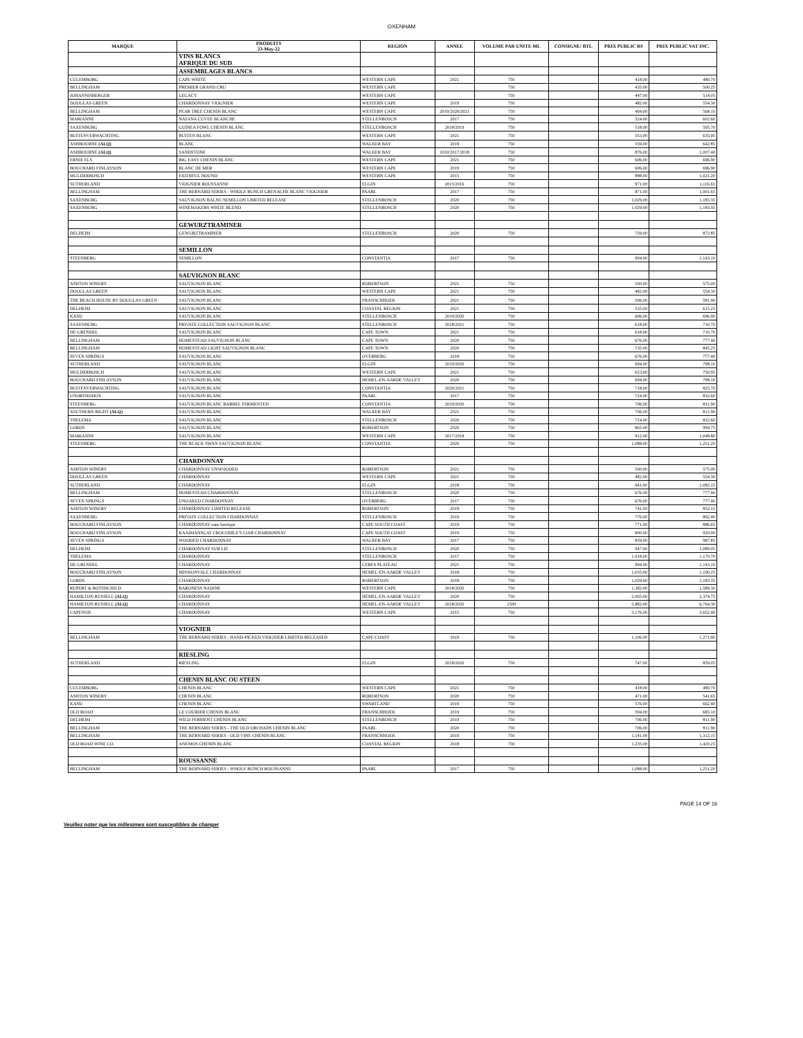OXENHAM
| MARQUE | PRODUITS 23-May-22 | REGION | ANNEE | VOLUME PAR UNITE ML | CONSIGNE/ BTL | PRIX PUBLIC RS | PRIX PUBLIC VAT INC. |
| --- | --- | --- | --- | --- | --- | --- | --- |
| | VINS BLANCS AFRIQUE DU SUD | | | | | | |
| | ASSEMBLAGES BLANCS | | | | | | |
| CULEMBORG | CAPE WHITE | WESTERN CAPE | 2021 | 750 | | 418.00 | 480.70 |
| BELLINGHAM | PREMIER GRAND CRU | WESTERN CAPE | | 750 | | 435.00 | 500.25 |
| JOHANNISBERGER | LEGACY | WESTERN CAPE | | 750 | | 447.00 | 514.05 |
| DOUGLAS GREEN | CHARDONNAY VIOGNIER | WESTERN CAPE | 2019 | 750 | | 482.00 | 554.30 |
| BELLINGHAM | PEAR TREE CHENIN BLANC | WESTERN CAPE | 2019/2020/2021 | 750 | | 494.00 | 568.10 |
| MARIANNE | NATANA CUVEE BLANCHE | STELLENBOSCH | 2017 | 750 | | 524.00 | 602.60 |
| SAXENBURG | GUINEA FOWL CHENIN BLANC | STELLENBOSCH | 2018/2019 | 750 | | 518.00 | 595.70 |
| BUITENVERWACHTING | BUITEN BLANC | WESTERN CAPE | 2021 | 750 | | 553.00 | 635.95 |
| ASHBOURNE (ALQ) | BLANC | WALKER BAY | 2019 | 750 | | 559.00 | 642.85 |
| ASHBOURNE (ALQ) | SANDSTONE | WALKER BAY | 2010/2017/2018 | 750 | | 876.00 | 1,007.40 |
| ERNIE ELS | BIG EASY CHENIN BLANC | WESTERN CAPE | 2021 | 750 | | 606.00 | 696.90 |
| BOUCHARD FINLAYSON | BLANC DE MER | WESTERN CAPE | 2019 | 750 | | 606.00 | 696.90 |
| MULDERBOSCH | FAITHFUL HOUND | WESTERN CAPE | 2015 | 750 | | 888.00 | 1,021.20 |
| SUTHERLAND | VIOGNIER ROUSSANNE | ELGIN | 2015/2016 | 750 | | 971.00 | 1,116.65 |
| BELLINGHAM | THE BERNARD SERIES - WHOLE BUNCH GRENACHE BLANC VIOGNIER | PAARL | 2017 | 750 | | 871.00 | 1,001.65 |
| SAXENBURG | SAUVIGNON BALNC/SEMILLON LIMITED RELEASE | STELLENBOSCH | 2020 | 750 | | 1,029.00 | 1,183.35 |
| SAXENBURG | WINEMAKERS WHITE BLEND | STELLENBOSCH | 2020 | 750 | | 1,029.00 | 1,183.35 |
| | GEWURZTRAMINER | | | | | | |
| DELHEIM | GEWURZTRAMINER | STELLENBOSCH | 2020 | 750 | | 759.00 | 872.85 |
| | SEMILLON | | | | | | |
| STEENBERG | SEMILLON | CONSTANTIA | 2017 | 750 | | 994.00 | 1,143.10 |
| | SAUVIGNON BLANC | | | | | | |
| ASHTON WINERY | SAUVIGNON BLANC | ROBERTSON | 2021 | 750 | | 500.00 | 575.00 |
| DOUGLAS GREEN | SAUVIGNON BLANC | WESTERN CAPE | 2021 | 750 | | 482.00 | 554.30 |
| THE BEACH HOUSE BY DOUGLAS GREEN | SAUVIGNON BLANC | FRANSCHHOEK | 2021 | 750 | | 506.00 | 581.90 |
| DELHEIM | SAUVIGNON BLANC | COASTAL REGION | 2021 | 750 | | 535.00 | 615.25 |
| KANU | SAUVIGNON BLANC | STELLENBOSCH | 2019/2020 | 750 | | 606.00 | 696.90 |
| SAXENBURG | PRIVATE COLLECTION SAUVIGNON BLANC | STELLENBOSCH | 2018/2021 | 750 | | 618.00 | 710.70 |
| DE GRENDEL | SAUVIGNON BLANC | CAPE TOWN | 2021 | 750 | | 618.00 | 710.70 |
| BELLINGHAM | HOMESTEAD SAUVIGNON BLANC | CAPE TOWN | 2020 | 750 | | 676.00 | 777.40 |
| BELLINGHAM | HOMESTEAD LIGHT SAUVIGNON BLANC | CAPE TOWN | 2020 | 750 | | 735.00 | 845.25 |
| SEVEN SPRINGS | SAUVIGNON BLANC | OVERBERG | 2018 | 750 | | 676.00 | 777.40 |
| SUTHERLAND | SAUVIGNON BLANC | ELGIN | 2019/2020 | 750 | | 694.00 | 798.10 |
| MULDERBOSCH | SAUVIGNON BLANC | WESTERN CAPE | 2021 | 750 | | 653.00 | 750.95 |
| BOUCHARD FINLAYSON | SAUVIGNON BLANC | HEMEL-EN-AARDE VALLEY | 2020 | 750 | | 694.00 | 798.10 |
| BUITENVERWACHTING | SAUVIGNON BLANC | CONSTANTIA | 2020/2021 | 750 | | 718.00 | 825.70 |
| UNORTHODOX | SAUVIGNON BLANC | PAARL | 2017 | 750 | | 724.00 | 832.60 |
| STEENBERG | SAUVIGNON BLANC BARREL FERMENTED | CONSTANTIA | 2019/2020 | 750 | | 706.00 | 811.90 |
| SOUTHERN RIGHT (ALQ) | SAUVIGNON BLANC | WALKER BAY | 2021 | 750 | | 706.00 | 811.90 |
| THELEMA | SAUVIGNON BLANC | STELLENBOSCH | 2020 | 750 | | 724.00 | 832.60 |
| LORDS | SAUVIGNON BLANC | ROBERTSON | 2020 | 750 | | 865.00 | 994.75 |
| MARIANNE | SAUVIGNON BLANC | WESTERN CAPE | 2017/2018 | 750 | | 912.00 | 1,048.80 |
| STEENBERG | THE BLACK SWAN SAUVIGNON BLANC | CONSTANTIA | 2020 | 750 | | 1,088.00 | 1,251.20 |
| | CHARDONNAY | | | | | | |
| ASHTON WINERY | CHARDONNAY UNWOODED | ROBERTSON | 2021 | 750 | | 500.00 | 575.00 |
| DOUGLAS GREEN | CHARDONNAY | WESTERN CAPE | 2021 | 750 | | 482.00 | 554.30 |
| SUTHERLAND | CHARDONNAY | ELGIN | 2018 | 750 | | 941.00 | 1,082.15 |
| BELLINGHAM | HOMESTEAD CHARDONNAY | STELLENBOSCH | 2020 | 750 | | 676.00 | 777.40 |
| SEVEN SPRINGS | UNOAKED CHARDONNAY | OVERBERG | 2017 | 750 | | 676.00 | 777.40 |
| ASHTON WINERY | CHARDONNAY LIMITED RELEASE | ROBERTSON | 2019 | 750 | | 741.00 | 852.15 |
| SAXENBURG | PRIVATE COLLECTION CHARDONNAY | STELLENBOSCH | 2019 | 750 | | 776.00 | 892.40 |
| BOUCHARD FINLAYSON | CHARDONNAY sans barrique | CAPE SOUTH COAST | 2019 | 750 | | 771.00 | 886.65 |
| BOUCHARD FINLAYSON | KAAIMANSGAT CROCODILE'S LIAR CHARDONNAY | CAPE SOUTH COAST | 2019 | 750 | | 800.00 | 920.00 |
| SEVEN SPRINGS | WOODED CHARDONNAY | WALKER BAY | 2017 | 750 | | 859.00 | 987.85 |
| DELHEIM | CHARDONNAY SUR LIE | STELLENBOSCH | 2020 | 750 | | 947.00 | 1,089.05 |
| THELEMA | CHARDONNAY | STELLENBOSCH | 2017 | 750 | | 1,018.00 | 1,170.70 |
| DE GRENDEL | CHARDONNAY | CERES PLATEAU | 2021 | 750 | | 994.00 | 1,143.10 |
| BOUCHARD FINLAYSON | MISSIONVALE CHARDONNAY | HEMEL-EN-AARDE VALLEY | 2018 | 750 | | 1,035.00 | 1,190.25 |
| LORDS | CHARDONNAY | ROBERTSON | 2018 | 750 | | 1,029.00 | 1,183.35 |
| RUPERT & ROTHSCHILD | BARONESS NADINE | WESTERN CAPE | 2018/2020 | 750 | | 1,382.00 | 1,589.30 |
| HAMILTON RUSSELL (ALQ) | CHARDONNAY | HEMEL-EN-AARDE VALLEY | 2020 | 750 | | 2,065.00 | 2,374.75 |
| HAMILTON RUSSELL (ALQ) | CHARDONNAY | HEMEL-EN-AARDE VALLEY | 2018/2020 | 1500 | | 5,882.00 | 6,764.30 |
| CAPENSIS | CHARDONNAY | WESTERN CAPE | 2015 | 750 | | 3,176.00 | 3,652.40 |
| | VIOGNIER | | | | | | |
| BELLINGHAM | THE BERNARD SERIES - HAND-PICKED VIOGNIER LIMITED RELEASED | CAPE COAST | 2019 | 750 | | 1,106.00 | 1,271.90 |
| | RIESLING | | | | | | |
| SUTHERLAND | RIESLING | ELGIN | 2018/2020 | 750 | | 747.00 | 859.05 |
| | CHENIN BLANC OU STEEN | | | | | | |
| CULEMBORG | CHENIN BLANC | WESTERN CAPE | 2021 | 750 | | 418.00 | 480.70 |
| ASHTON WINERY | CHENIN BLANC | ROBERTSON | 2020 | 750 | | 471.00 | 541.65 |
| KANU | CHENIN BLANC | SWARTLAND | 2019 | 750 | | 576.00 | 662.40 |
| OLD ROAD | LE COURIER CHENIN BLANC | FRANSCHHOEK | 2019 | 750 | | 594.00 | 683.10 |
| DELHEIM | WILD FERMENT CHENIN BLANC | STELLENBOSCH | 2019 | 750 | | 706.00 | 811.90 |
| BELLINGHAM | THE BERNARD SERIES - THE OLD ORCHADS CHENIN BLANC | PAARL | 2020 | 750 | | 706.00 | 811.90 |
| BELLINGHAM | THE BERNARD SERIES - OLD VINE CHENIN BLANC | FRANSCHHOEK | 2019 | 750 | | 1,141.00 | 1,312.15 |
| OLD ROAD WINE CO. | ANEMOS CHENIN BLANC | COASTAL REGION | 2018 | 750 | | 1,235.00 | 1,420.25 |
| | ROUSSANNE | | | | | | |
| BELLINGHAM | THE BERNARD SERIES - WHOLE BUNCH ROUSSANNE | PAARL | 2017 | 750 | | 1,088.00 | 1,251.20 |
Veuillez noter que les millesimes sont susceptibles de changer PAGE 14 OF 18